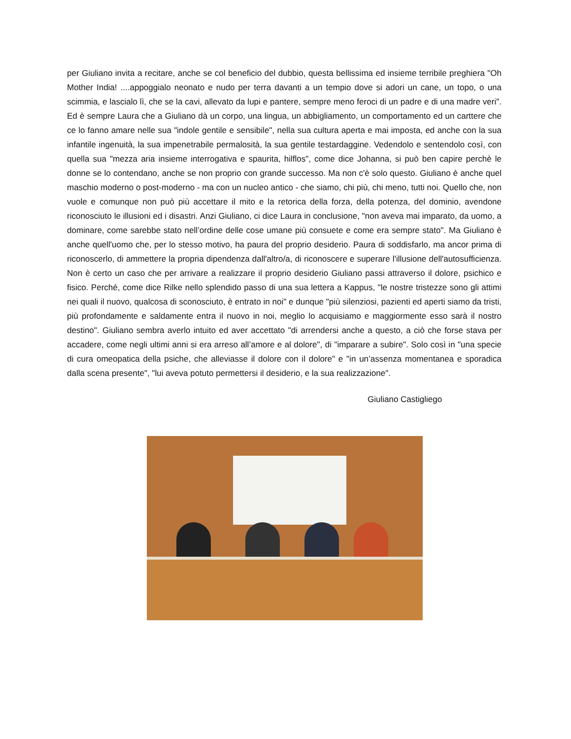per Giuliano invita a recitare, anche se col beneficio del dubbio, questa bellissima ed insieme terribile preghiera "Oh Mother India! ....appoggialo neonato e nudo per terra davanti a un tempio dove si adori un cane, un topo, o una scimmia, e lascialo lì, che se la cavi, allevato da lupi e pantere, sempre meno feroci di un padre e di una madre veri". Ed è sempre Laura che a Giuliano dà un corpo, una lingua, un abbigliamento, un comportamento ed un carttere che ce lo fanno amare nelle sua "indole gentile e sensibile", nella sua cultura aperta e mai imposta, ed anche con la sua infantile ingenuità, la sua impenetrabile permalosità, la sua gentile testardaggine. Vedendolo e sentendolo così, con quella sua "mezza aria insieme interrogativa e spaurita, hilflos", come dice Johanna, si può ben capire perchè le donne se lo contendano, anche se non proprio con grande successo. Ma non c'è solo questo. Giuliano è anche quel maschio moderno o post-moderno - ma con un nucleo antico - che siamo, chi più, chi meno, tutti noi. Quello che, non vuole e comunque non può più accettare il mito e la retorica della forza, della potenza, del dominio, avendone riconosciuto le illusioni ed i disastri. Anzi Giuliano, ci dice Laura in conclusione, "non aveva mai imparato, da uomo, a dominare, come sarebbe stato nell’ordine delle cose umane più consuete e come era sempre stato". Ma Giuliano è anche quell'uomo che, per lo stesso motivo, ha paura del proprio desiderio. Paura di soddisfarlo, ma ancor prima di riconoscerlo, di ammettere la propria dipendenza dall'altro/a, di riconoscere e superare l'illusione dell'autosufficienza. Non è certo un caso che per arrivare a realizzare il proprio desiderio Giuliano passi attraverso il dolore, psichico e fisico. Perché, come dice Rilke nello splendido passo di una sua lettera a Kappus, "le nostre tristezze sono gli attimi nei quali il nuovo, qualcosa di sconosciuto, è entrato in noi" e dunque "più silenziosi, pazienti ed aperti siamo da tristi, più profondamente e saldamente entra il nuovo in noi, meglio lo acquisiamo e maggiormente esso sarà il nostro destino". Giuliano sembra averlo intuito ed aver accettato "di arrendersi anche a questo, a ciò che forse stava per accadere, come negli ultimi anni si era arreso all’amore e al dolore", di "imparare a subire". Solo così in "una specie di cura omeopatica della psiche, che alleviasse il dolore con il dolore" e "in un’assenza momentanea e sporadica dalla scena presente", "lui aveva potuto permettersi il desiderio, e la sua realizzazione".
Giuliano Castigliego